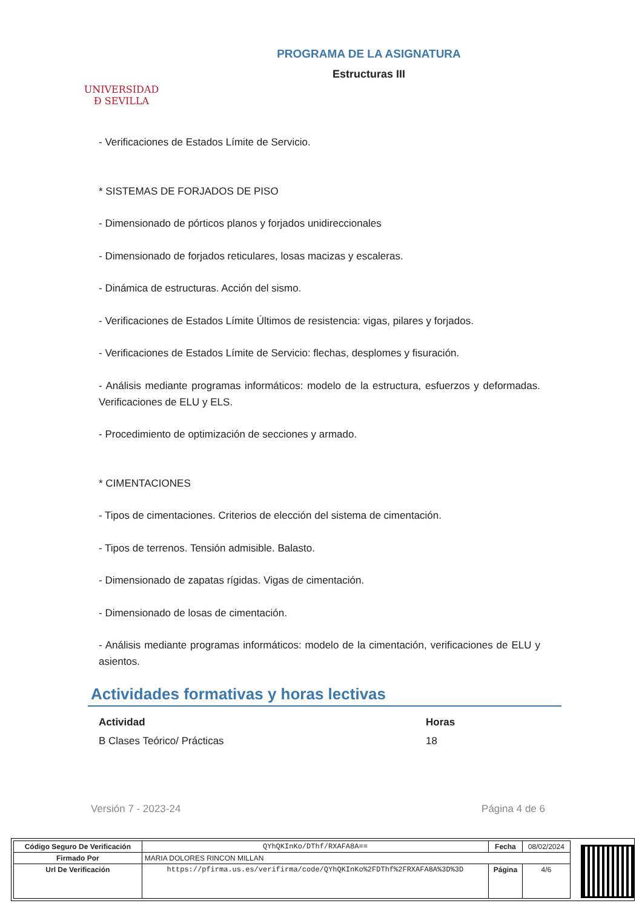UNIVERSIDAD
Ð SEVILLA
PROGRAMA DE LA ASIGNATURA
Estructuras III
- Verificaciones de Estados Límite de Servicio.
* SISTEMAS DE FORJADOS DE PISO
- Dimensionado de pórticos planos y forjados unidireccionales
- Dimensionado de forjados reticulares, losas macizas y escaleras.
- Dinámica de estructuras. Acción del sismo.
- Verificaciones de Estados Límite Últimos de resistencia: vigas, pilares y forjados.
- Verificaciones de Estados Límite de Servicio: flechas, desplomes y fisuración.
- Análisis mediante programas informáticos: modelo de la estructura, esfuerzos y deformadas. Verificaciones de ELU y ELS.
- Procedimiento de optimización de secciones y armado.
* CIMENTACIONES
- Tipos de cimentaciones. Criterios de elección del sistema de cimentación.
- Tipos de terrenos. Tensión admisible. Balasto.
- Dimensionado de zapatas rígidas. Vigas de cimentación.
- Dimensionado de losas de cimentación.
- Análisis mediante programas informáticos: modelo de la cimentación, verificaciones de ELU y asientos.
Actividades formativas y horas lectivas
| Actividad | Horas |
| --- | --- |
| B Clases Teórico/ Prácticas | 18 |
Versión 7 - 2023-24 Página 4 de 6
| Código Seguro De Verificación | QYhQKInKo/DThf/RXAFA8A== | Fecha | 08/02/2024 |
| Firmado Por | MARIA DOLORES RINCON MILLAN | | |
| Url De Verificación | https://pfirma.us.es/verifirma/code/QYhQKInKo%2FDThf%2FRXAFA8A%3D%3D | Página | 4/6 |